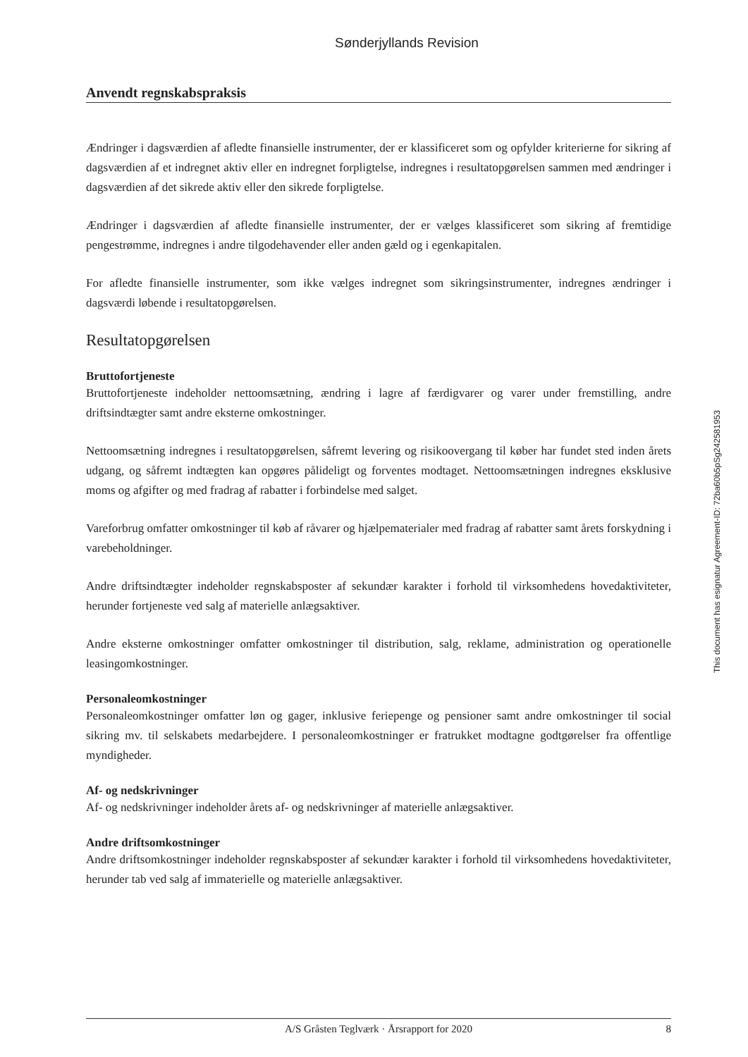Sønderjyllands Revision
Anvendt regnskabspraksis
Ændringer i dagsværdien af afledte finansielle instrumenter, der er klassificeret som og opfylder kriterierne for sikring af dagsværdien af et indregnet aktiv eller en indregnet forpligtelse, indregnes i resultatopgørelsen sammen med ændringer i dagsværdien af det sikrede aktiv eller den sikrede forpligtelse.
Ændringer i dagsværdien af afledte finansielle instrumenter, der er vælges klassificeret som sikring af fremtidige pengestrømme, indregnes i andre tilgodehavender eller anden gæld og i egenkapitalen.
For afledte finansielle instrumenter, som ikke vælges indregnet som sikringsinstrumenter, indregnes ændringer i dagsværdi løbende i resultatopgørelsen.
Resultatopgørelsen
Bruttofortjeneste
Bruttofortjeneste indeholder nettoomsætning, ændring i lagre af færdigvarer og varer under fremstilling, andre driftsindtægter samt andre eksterne omkostninger.
Nettoomsætning indregnes i resultatopgørelsen, såfremt levering og risikoovergang til køber har fundet sted inden årets udgang, og såfremt indtægten kan opgøres pålideligt og forventes modtaget. Nettoomsætningen indregnes eksklusive moms og afgifter og med fradrag af rabatter i forbindelse med salget.
Vareforbrug omfatter omkostninger til køb af råvarer og hjælpematerialer med fradrag af rabatter samt årets forskydning i varebeholdninger.
Andre driftsindtægter indeholder regnskabsposter af sekundær karakter i forhold til virksomhedens hovedaktiviteter, herunder fortjeneste ved salg af materielle anlægsaktiver.
Andre eksterne omkostninger omfatter omkostninger til distribution, salg, reklame, administration og operationelle leasingomkostninger.
Personaleomkostninger
Personaleomkostninger omfatter løn og gager, inklusive feriepenge og pensioner samt andre omkostninger til social sikring mv. til selskabets medarbejdere. I personaleomkostninger er fratrukket modtagne godtgørelser fra offentlige myndigheder.
Af- og nedskrivninger
Af- og nedskrivninger indeholder årets af- og nedskrivninger af materielle anlægsaktiver.
Andre driftsomkostninger
Andre driftsomkostninger indeholder regnskabsposter af sekundær karakter i forhold til virksomhedens hovedaktiviteter, herunder tab ved salg af immaterielle og materielle anlægsaktiver.
This document has esignatur Agreement-ID: 72ba60b5pSg242581953
A/S Gråsten Teglværk · Årsrapport for 2020 8